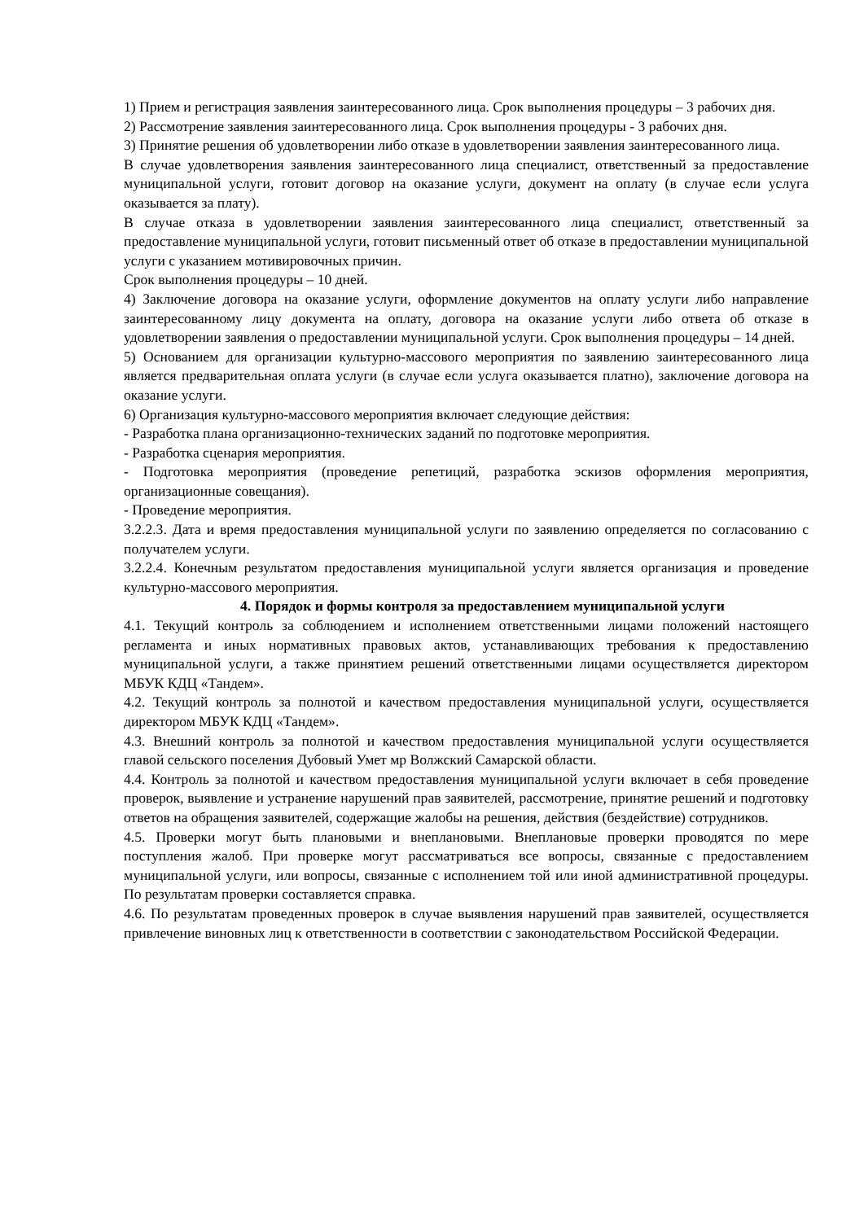1) Прием и регистрация заявления заинтересованного лица. Срок выполнения процедуры – 3 рабочих дня.
2) Рассмотрение заявления заинтересованного лица. Срок выполнения процедуры - 3 рабочих дня.
3) Принятие решения об удовлетворении либо отказе в удовлетворении заявления заинтересованного лица.
В случае удовлетворения заявления заинтересованного лица специалист, ответственный за предоставление муниципальной услуги, готовит договор на оказание услуги, документ на оплату (в случае если услуга оказывается за плату).
В случае отказа в удовлетворении заявления заинтересованного лица специалист, ответственный за предоставление муниципальной услуги, готовит письменный ответ об отказе в предоставлении муниципальной услуги с указанием мотивировочных причин.
Срок выполнения процедуры – 10 дней.
4) Заключение договора на оказание услуги, оформление документов на оплату услуги либо направление заинтересованному лицу документа на оплату, договора на оказание услуги либо ответа об отказе в удовлетворении заявления о предоставлении муниципальной услуги. Срок выполнения процедуры – 14 дней.
5) Основанием для организации культурно-массового мероприятия по заявлению заинтересованного лица является предварительная оплата услуги (в случае если услуга оказывается платно), заключение договора на оказание услуги.
6) Организация культурно-массового мероприятия включает следующие действия:
- Разработка плана организационно-технических заданий по подготовке мероприятия.
- Разработка сценария мероприятия.
- Подготовка мероприятия (проведение репетиций, разработка эскизов оформления мероприятия, организационные совещания).
- Проведение мероприятия.
3.2.2.3. Дата и время предоставления муниципальной услуги по заявлению определяется по согласованию с получателем услуги.
3.2.2.4. Конечным результатом предоставления муниципальной услуги является организация и проведение культурно-массового мероприятия.
4. Порядок и формы контроля за предоставлением муниципальной услуги
4.1. Текущий контроль за соблюдением и исполнением ответственными лицами положений настоящего регламента и иных нормативных правовых актов, устанавливающих требования к предоставлению муниципальной услуги, а также принятием решений ответственными лицами осуществляется директором МБУК КДЦ «Тандем».
4.2. Текущий контроль за полнотой и качеством предоставления муниципальной услуги, осуществляется директором МБУК КДЦ «Тандем».
4.3. Внешний контроль за полнотой и качеством предоставления муниципальной услуги осуществляется главой сельского поселения Дубовый Умет мр Волжский Самарской области.
4.4. Контроль за полнотой и качеством предоставления муниципальной услуги включает в себя проведение проверок, выявление и устранение нарушений прав заявителей, рассмотрение, принятие решений и подготовку ответов на обращения заявителей, содержащие жалобы на решения, действия (бездействие) сотрудников.
4.5. Проверки могут быть плановыми и внеплановыми. Внеплановые проверки проводятся по мере поступления жалоб. При проверке могут рассматриваться все вопросы, связанные с предоставлением муниципальной услуги, или вопросы, связанные с исполнением той или иной административной процедуры. По результатам проверки составляется справка.
4.6. По результатам проведенных проверок в случае выявления нарушений прав заявителей, осуществляется привлечение виновных лиц к ответственности в соответствии с законодательством Российской Федерации.